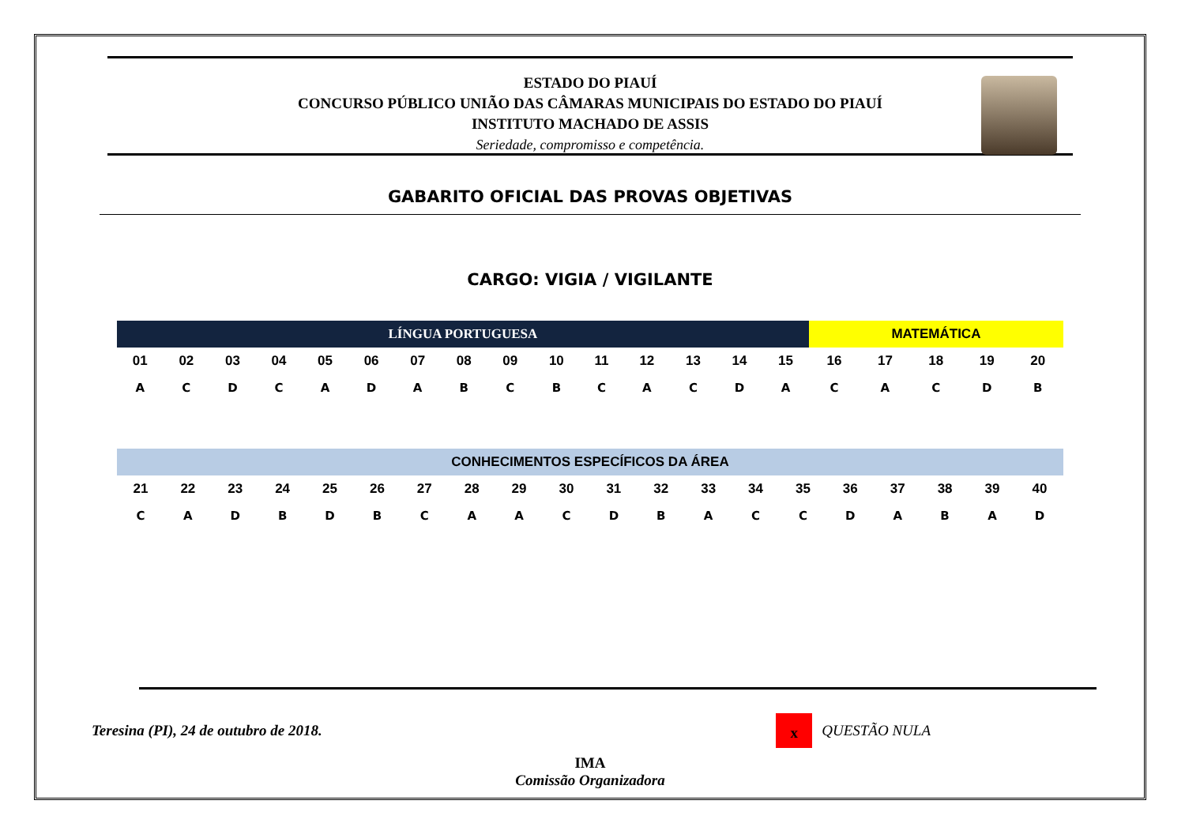ESTADO DO PIAUÍ
CONCURSO PÚBLICO UNIÃO DAS CÂMARAS MUNICIPAIS DO ESTADO DO PIAUÍ
INSTITUTO MACHADO DE ASSIS
Seriedade, compromisso e competência.
GABARITO OFICIAL DAS PROVAS OBJETIVAS
CARGO: VIGIA / VIGILANTE
| LÍNGUA PORTUGUESA | | | | | | | | | | | | | | | MATEMÁTICA | | | | |
| --- | --- | --- | --- | --- | --- | --- | --- | --- | --- | --- | --- | --- | --- | --- | --- | --- | --- | --- | --- |
| 01 | 02 | 03 | 04 | 05 | 06 | 07 | 08 | 09 | 10 | 11 | 12 | 13 | 14 | 15 | 16 | 17 | 18 | 19 | 20 |
| A | C | D | C | A | D | A | B | C | B | C | A | C | D | A | C | A | C | D | B |
| CONHECIMENTOS ESPECÍFICOS DA ÁREA | | | | | | | | | | | | | | | | | | | |
| --- | --- | --- | --- | --- | --- | --- | --- | --- | --- | --- | --- | --- | --- | --- | --- | --- | --- | --- | --- |
| 21 | 22 | 23 | 24 | 25 | 26 | 27 | 28 | 29 | 30 | 31 | 32 | 33 | 34 | 35 | 36 | 37 | 38 | 39 | 40 |
| C | A | D | B | D | B | C | A | A | C | D | B | A | C | C | D | A | B | A | D |
Teresina (PI), 24 de outubro de 2018. x QUESTÃO NULA
IMA
Comissão Organizadora